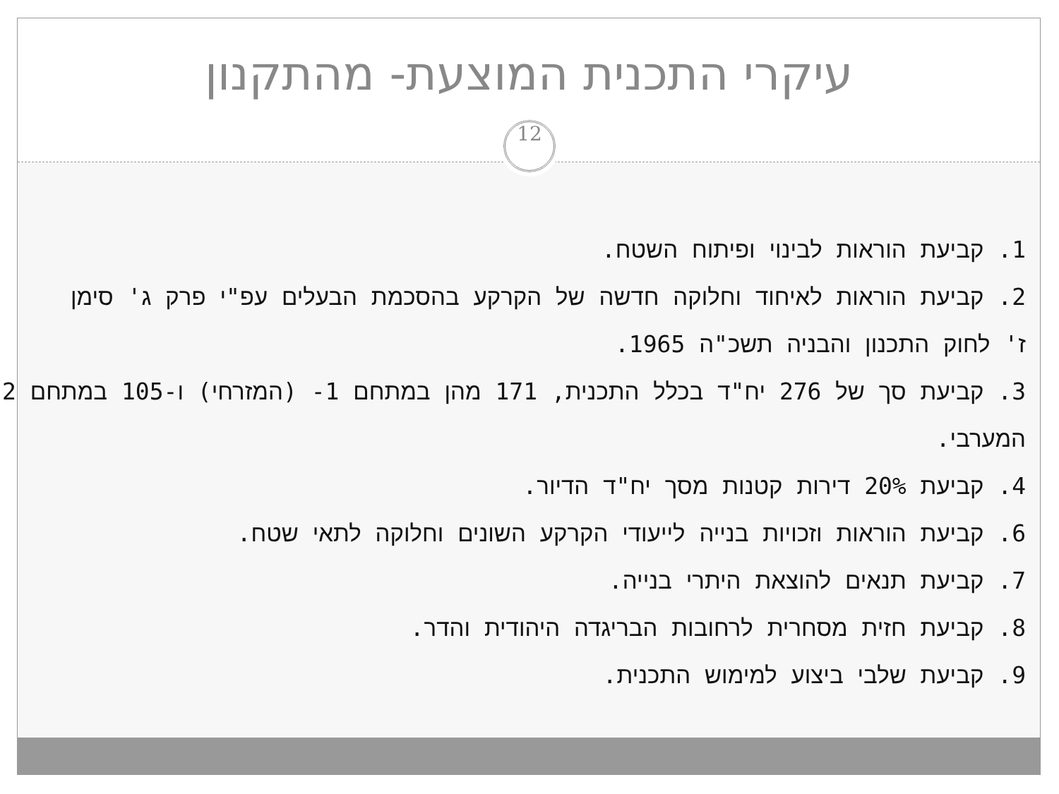עיקרי התכנית המוצעת- מהתקנון
12
1. קביעת הוראות לבינוי ופיתוח השטח.
2. קביעת הוראות לאיחוד וחלוקה חדשה של הקרקע בהסכמת הבעלים עפ"י פרק ג' סימן
ז' לחוק התכנון והבניה תשכ"ה 1965.
3. קביעת סך של 276 יח"ד בכלל התכנית, 171 מהן במתחם 1- (המזרחי) ו-105 במתחם 2
המערבי.
4. קביעת 20% דירות קטנות מסך יח"ד הדיור.
6. קביעת הוראות וזכויות בנייה לייעודי הקרקע השונים וחלוקה לתאי שטח.
7. קביעת תנאים להוצאת היתרי בנייה.
8. קביעת חזית מסחרית לרחובות הבריגדה היהודית והדר.
9. קביעת שלבי ביצוע למימוש התכנית.